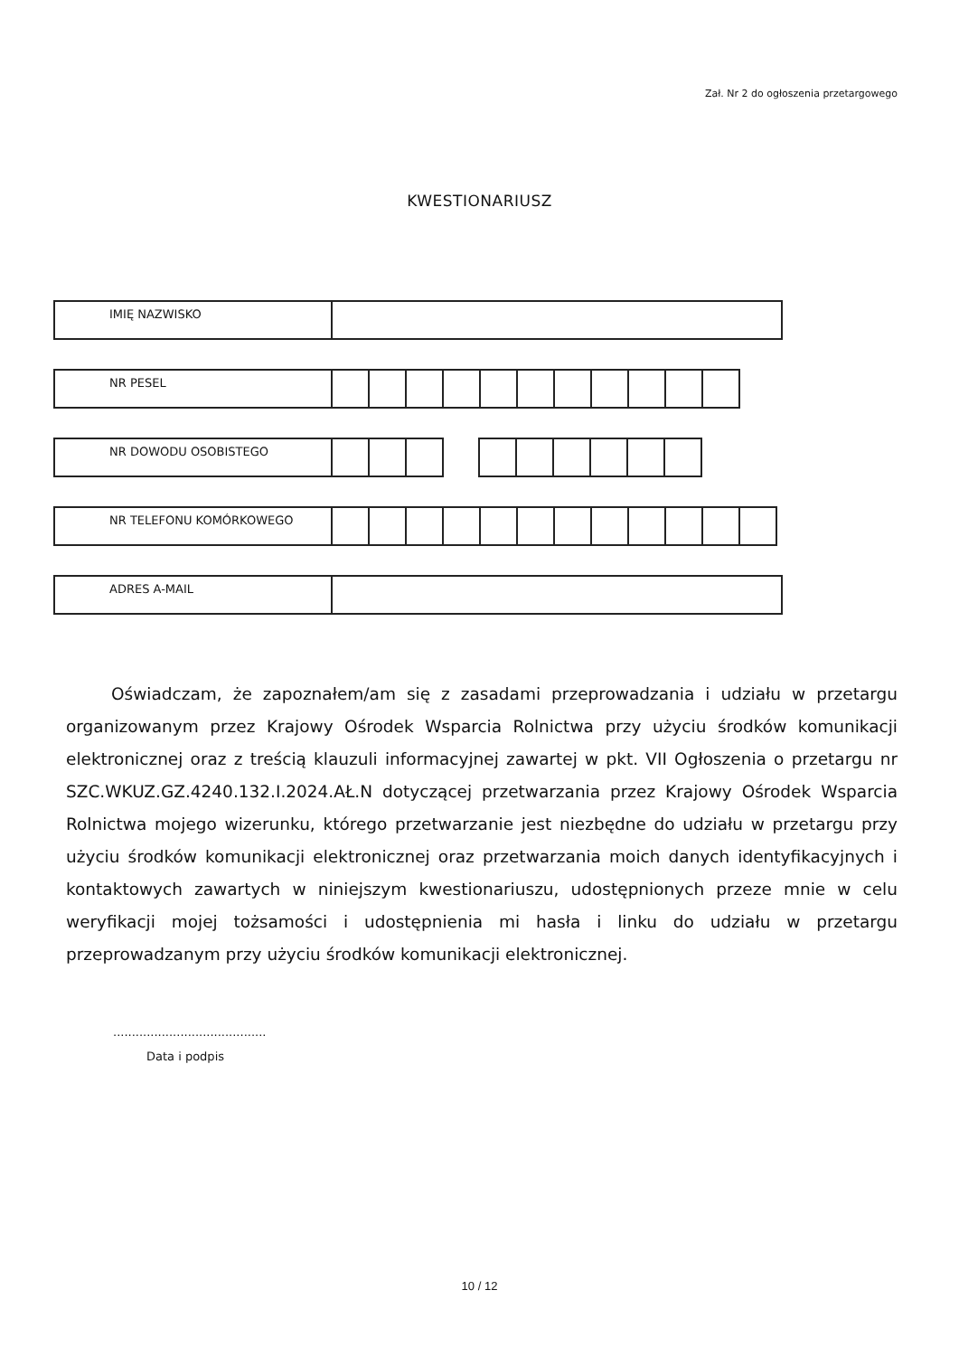Zał. Nr 2 do ogłoszenia przetargowego
KWESTIONARIUSZ
| IMIĘ NAZWISKO | |
| NR PESEL | | | | | | | | | | | |
| NR DOWODU OSOBISTEGO | | | | | | | | | | |
| NR TELEFONU KOMÓRKOWEGO | | | | | | | | | | | | |
| ADRES A-MAIL | |
Oświadczam, że zapoznałem/am się z zasadami przeprowadzania i udziału w przetargu organizowanym przez Krajowy Ośrodek Wsparcia Rolnictwa przy użyciu środków komunikacji elektronicznej oraz z treścią klauzuli informacyjnej zawartej w pkt. VII Ogłoszenia o przetargu nr SZC.WKUZ.GZ.4240.132.I.2024.AŁ.N dotyczącej przetwarzania przez Krajowy Ośrodek Wsparcia Rolnictwa mojego wizerunku, którego przetwarzanie jest niezbędne do udziału w przetargu przy użyciu środków komunikacji elektronicznej oraz przetwarzania moich danych identyfikacyjnych i kontaktowych zawartych w niniejszym kwestionariuszu, udostępnionych przeze mnie w celu weryfikacji mojej tożsamości i udostępnienia mi hasła i linku do udziału w przetargu przeprowadzanym przy użyciu środków komunikacji elektronicznej.
.........................................
Data i podpis
10 / 12